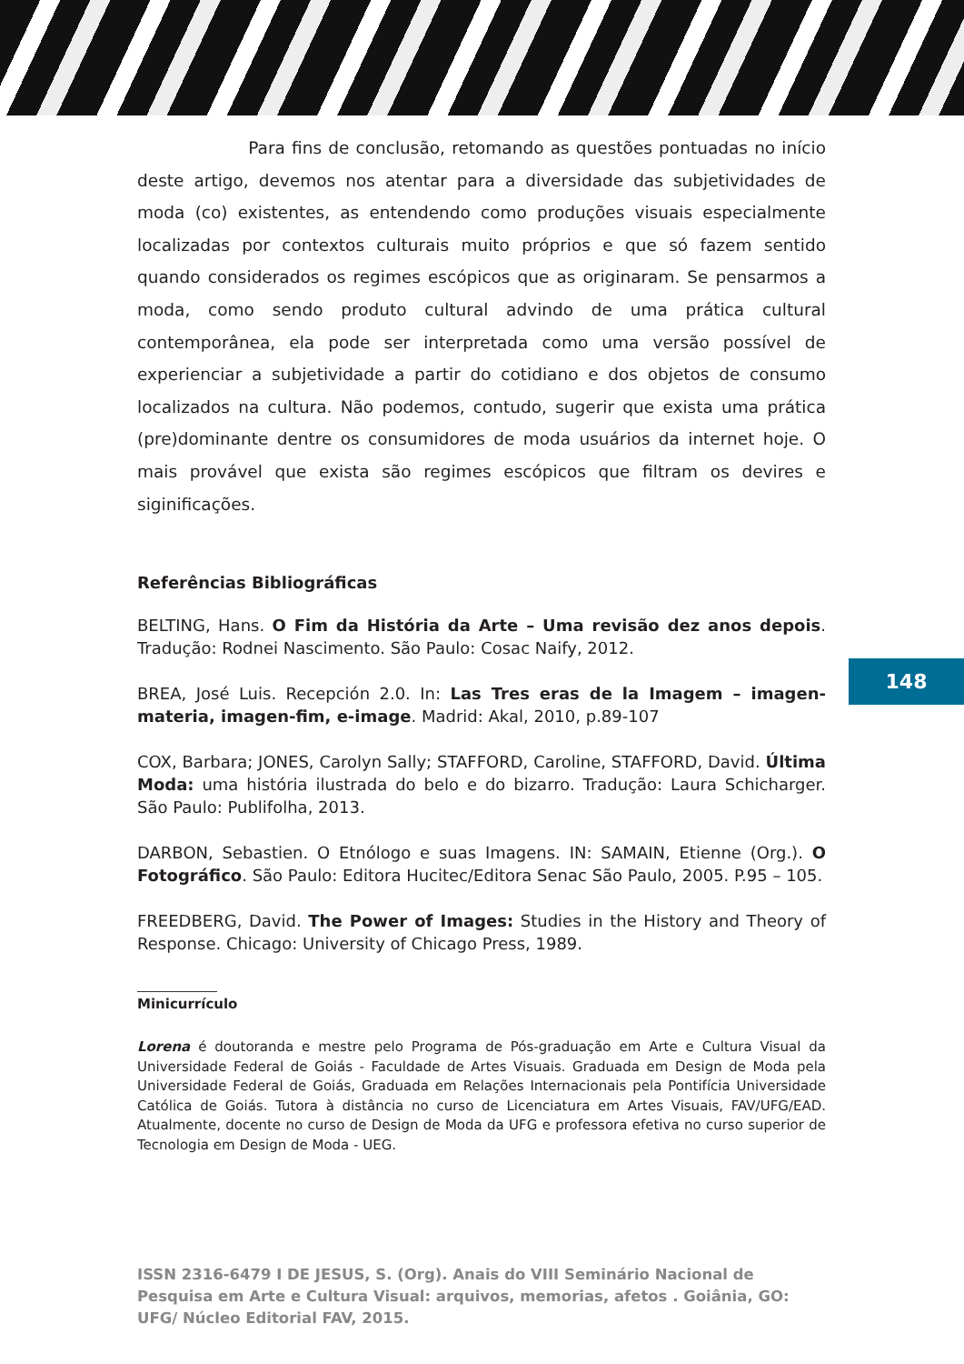Para fins de conclusão, retomando as questões pontuadas no início deste artigo, devemos nos atentar para a diversidade das subjetividades de moda (co) existentes, as entendendo como produções visuais especialmente localizadas por contextos culturais muito próprios e que só fazem sentido quando considerados os regimes escópicos que as originaram. Se pensarmos a moda, como sendo produto cultural advindo de uma prática cultural contemporânea, ela pode ser interpretada como uma versão possível de experienciar a subjetividade a partir do cotidiano e dos objetos de consumo localizados na cultura. Não podemos, contudo, sugerir que exista uma prática (pre)dominante dentre os consumidores de moda usuários da internet hoje. O mais provável que exista são regimes escópicos que filtram os devires e siginificações.
Referências Bibliográficas
BELTING, Hans. O Fim da História da Arte – Uma revisão dez anos depois. Tradução: Rodnei Nascimento. São Paulo: Cosac Naify, 2012.
BREA, José Luis. Recepción 2.0. In: Las Tres eras de la Imagem – imagen-materia, imagen-fim, e-image. Madrid: Akal, 2010, p.89-107
COX, Barbara; JONES, Carolyn Sally; STAFFORD, Caroline, STAFFORD, David. Última Moda: uma história ilustrada do belo e do bizarro. Tradução: Laura Schicharger. São Paulo: Publifolha, 2013.
DARBON, Sebastien. O Etnólogo e suas Imagens. IN: SAMAIN, Etienne (Org.). O Fotográfico. São Paulo: Editora Hucitec/Editora Senac São Paulo, 2005. P.95 – 105.
FREEDBERG, David. The Power of Images: Studies in the History and Theory of Response. Chicago: University of Chicago Press, 1989.
Minicurrículo
Lorena é doutoranda e mestre pelo Programa de Pós-graduação em Arte e Cultura Visual da Universidade Federal de Goiás - Faculdade de Artes Visuais. Graduada em Design de Moda pela Universidade Federal de Goiás, Graduada em Relações Internacionais pela Pontifícia Universidade Católica de Goiás. Tutora à distância no curso de Licenciatura em Artes Visuais, FAV/UFG/EAD. Atualmente, docente no curso de Design de Moda da UFG e professora efetiva no curso superior de Tecnologia em Design de Moda - UEG.
148
ISSN 2316-6479 I DE JESUS, S. (Org). Anais do VIII Seminário Nacional de Pesquisa em Arte e Cultura Visual: arquivos, memorias, afetos . Goiânia, GO: UFG/ Núcleo Editorial FAV, 2015.